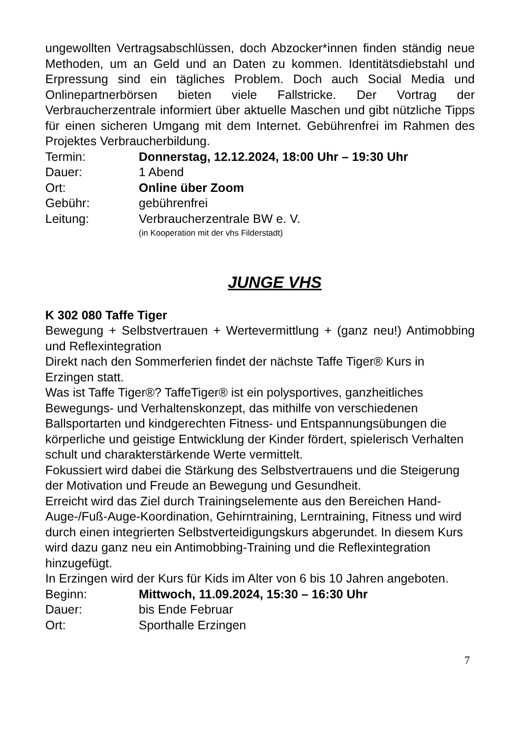ungewollten Vertragsabschlüssen, doch Abzocker*innen finden ständig neue Methoden, um an Geld und an Daten zu kommen. Identitätsdiebstahl und Erpressung sind ein tägliches Problem. Doch auch Social Media und Onlinepartnerbörsen bieten viele Fallstricke. Der Vortrag der Verbraucherzentrale informiert über aktuelle Maschen und gibt nützliche Tipps für einen sicheren Umgang mit dem Internet. Gebührenfrei im Rahmen des Projektes Verbraucherbildung.
Termin: Donnerstag, 12.12.2024, 18:00 Uhr – 19:30 Uhr
Dauer: 1 Abend
Ort: Online über Zoom
Gebühr: gebührenfrei
Leitung: Verbraucherzentrale BW e. V.
(in Kooperation mit der vhs Filderstadt)
JUNGE VHS
K 302 080 Taffe Tiger
Bewegung + Selbstvertrauen + Wertevermittlung + (ganz neu!) Antimobbing und Reflexintegration
Direkt nach den Sommerferien findet der nächste Taffe Tiger® Kurs in Erzingen statt.
Was ist Taffe Tiger®? TaffeTiger® ist ein polysportives, ganzheitliches Bewegungs- und Verhaltenskonzept, das mithilfe von verschiedenen Ballsportarten und kindgerechten Fitness- und Entspannungsübungen die körperliche und geistige Entwicklung der Kinder fördert, spielerisch Verhalten schult und charakterstärkende Werte vermittelt.
Fokussiert wird dabei die Stärkung des Selbstvertrauens und die Steigerung der Motivation und Freude an Bewegung und Gesundheit.
Erreicht wird das Ziel durch Trainingselemente aus den Bereichen Hand-Auge-/Fuß-Auge-Koordination, Gehirntraining, Lerntraining, Fitness und wird durch einen integrierten Selbstverteidigungskurs abgerundet. In diesem Kurs wird dazu ganz neu ein Antimobbing-Training und die Reflexintegration hinzugefügt.
In Erzingen wird der Kurs für Kids im Alter von 6 bis 10 Jahren angeboten.
Beginn: Mittwoch, 11.09.2024, 15:30 – 16:30 Uhr
Dauer: bis Ende Februar
Ort: Sporthalle Erzingen
7